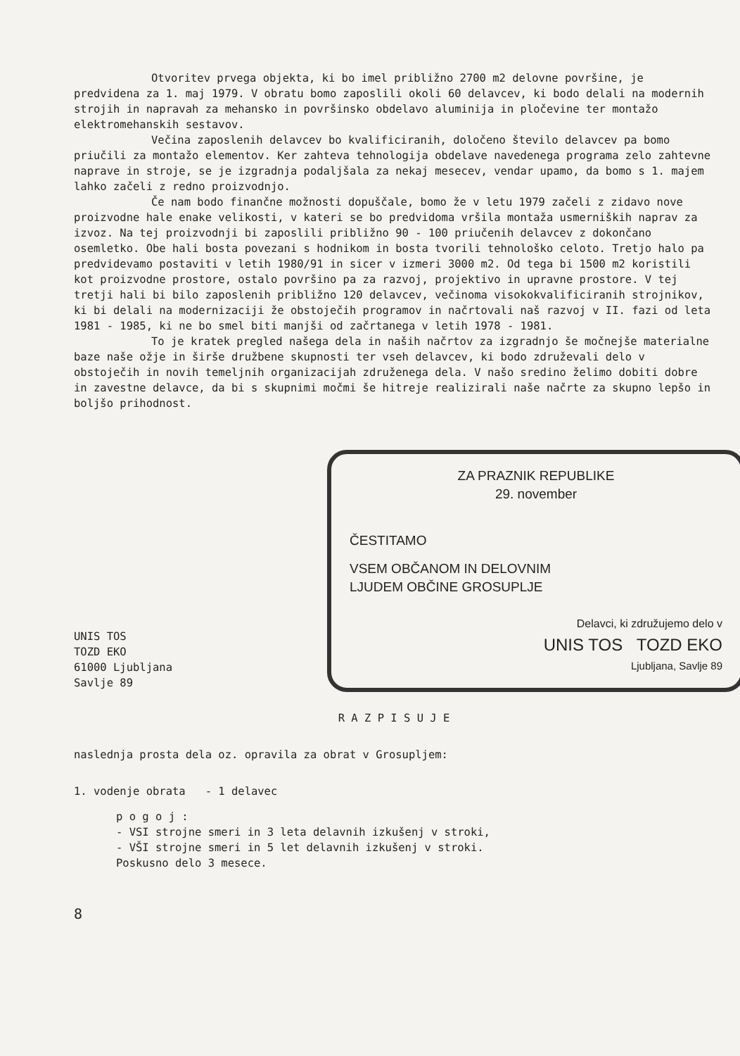Otvoritev prvega objekta, ki bo imel približno 2700 m2 delovne površine, je predvidena za 1. maj 1979. V obratu bomo zaposlili okoli 60 delavcev, ki bodo delali na modernih strojih in napravah za mehansko in površinsko obdelavo aluminija in pločevine ter montažo elektromehanskih sestavov.
Večina zaposlenih delavcev bo kvalificiranih, določeno število delavcev pa bomo priučili za montažo elementov. Ker zahteva tehnologija obdelave navedenega programa zelo zahtevne naprave in stroje, se je izgradnja podaljšala za nekaj mesecev, vendar upamo, da bomo s 1. majem lahko začeli z redno proizvodnjo.
Če nam bodo finančne možnosti dopuščale, bomo že v letu 1979 začeli z zidavo nove proizvodne hale enake velikosti, v kateri se bo predvidoma vršila montaža usmerniških naprav za izvoz. Na tej proizvodnji bi zaposlili približno 90 - 100 priučenih delavcev z dokončano osemletko. Obe hali bosta povezani s hodnikom in bosta tvorili tehnološko celoto. Tretjo halo pa predvidevamo postaviti v letih 1980/91 in sicer v izmeri 3000 m2. Od tega bi 1500 m2 koristili kot proizvodne prostore, ostalo površino pa za razvoj, projektivo in upravne prostore. V tej tretji hali bi bilo zaposlenih približno 120 delavcev, večinoma visokokvalificiranih strojnikov, ki bi delali na modernizaciji že obstoječih programov in načrtovali naš razvoj v II. fazi od leta 1981 - 1985, ki ne bo smel biti manjši od začrtanega v letih 1978 - 1981.
To je kratek pregled našega dela in naših načrtov za izgradnjo še močnejše materialne baze naše ožje in širše družbene skupnosti ter vseh delavcev, ki bodo združevali delo v obstoječih in novih temeljnih organizacijah združenega dela. V našo sredino želimo dobiti dobre in zavestne delavce, da bi s skupnimi močmi še hitreje realizirali naše načrte za skupno lepšo in boljšo prihodnost.
ZA PRAZNIK REPUBLIKE
29. november
ČESTITAMO
VSEM OBČANOM IN DELOVNIM
LJUDEM OBČINE GROSUPLJE
Delavci, ki združujemo delo v
UNIS TOS TOZD EKO
Ljubljana, Savlje 89
UNIS TOS
TOZD EKO
61000 Ljubljana
Savlje 89
R A Z P I S U J E
naslednja prosta dela oz. opravila za obrat v Grosupljem:
1. vodenje obrata - 1 delavec
p o g o j :
- VSI strojne smeri in 3 leta delavnih izkušenj v stroki,
- VŠI strojne smeri in 5 let delavnih izkušenj v stroki.
Poskusno delo 3 mesece.
8